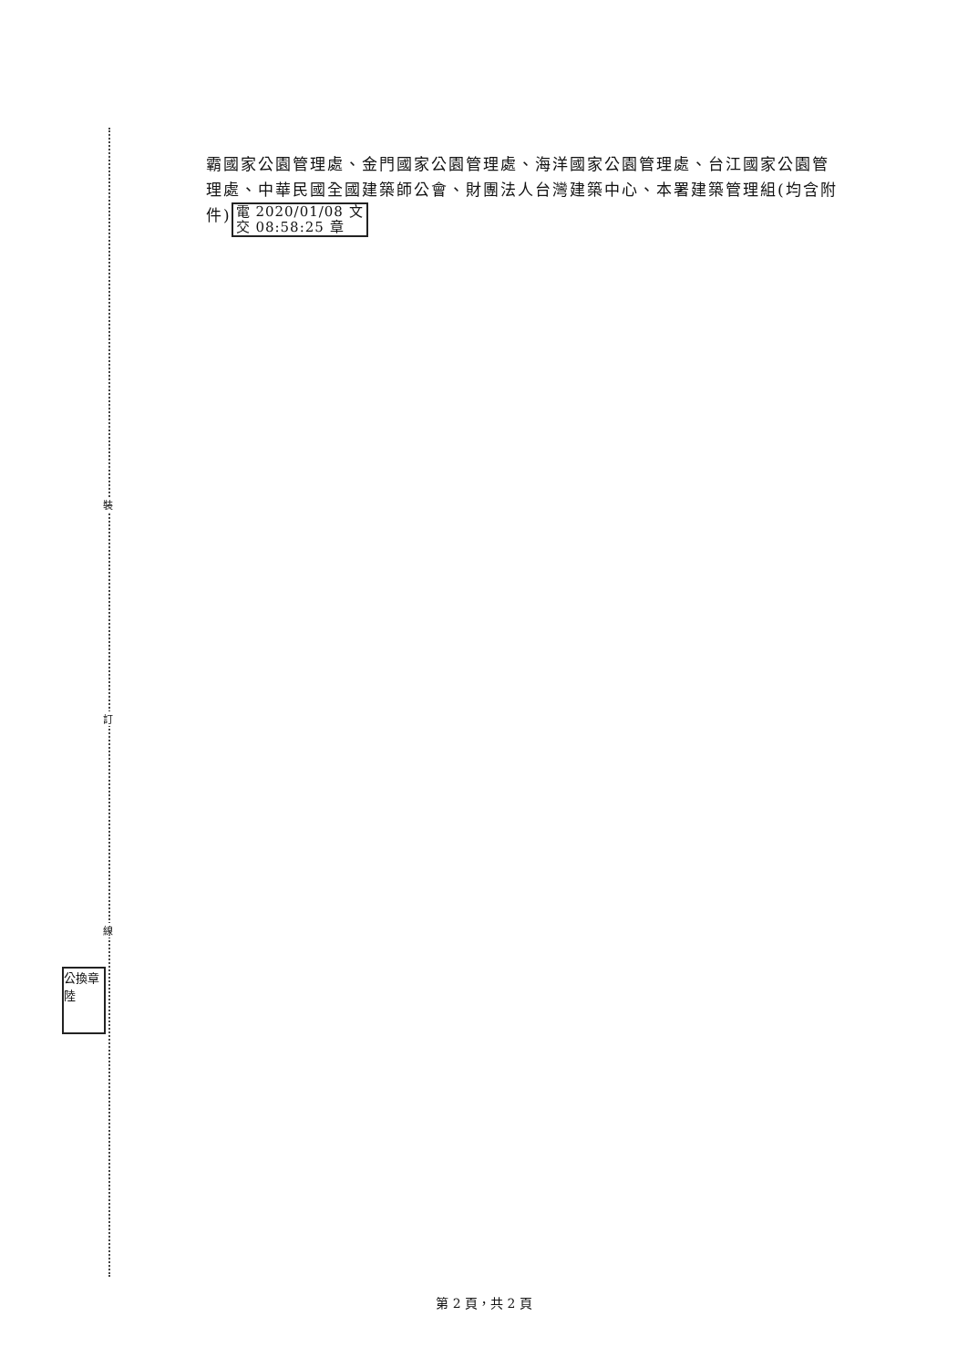裝
訂
線
公換章
陸
霸國家公園管理處、金門國家公園管理處、海洋國家公園管理處、台江國家公園管理處、中華民國全國建築師公會、財團法人台灣建築中心、本署建築管理組(均含附件) 電 2020/01/08 文
交 08:58:25 章
第 2 頁，共 2 頁